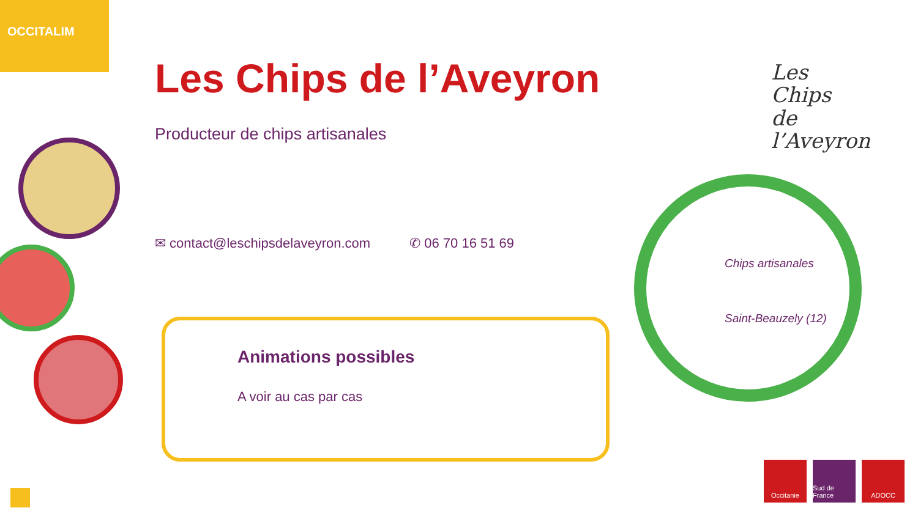OCCITALIM
Les Chips de l’Aveyron
Producteur de chips artisanales
✉ contact@leschipsdelaveyron.com ✆ 06 70 16 51 69
Animations possibles
A voir au cas par cas
Les
Chips
de
l’Aveyron
Chips artisanales
Saint-Beauzely (12)
Occitanie Sud de France
ADOCC